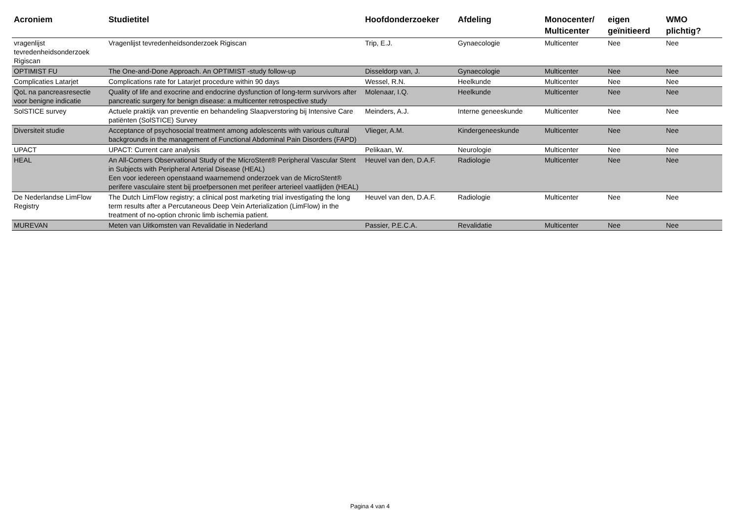| Acroniem | Studietitel | Hoofdonderzoeker | Afdeling | Monocenter/ Multicenter | eigen geïnitieerd | WMO plichtig? |
| --- | --- | --- | --- | --- | --- | --- |
| vragenlijst tevredenheidsonderzoek Rigiscan | Vragenlijst tevredenheidsonderzoek Rigiscan | Trip, E.J. | Gynaecologie | Multicenter | Nee | Nee |
| OPTIMIST FU | The One-and-Done Approach. An OPTIMIST -study follow-up | Disseldorp van, J. | Gynaecologie | Multicenter | Nee | Nee |
| Complicaties Latarjet | Complications rate for Latarjet procedure within 90 days | Wessel, R.N. | Heelkunde | Multicenter | Nee | Nee |
| QoL na pancreasresectie voor benigne indicatie | Quality of life and exocrine and endocrine dysfunction of long-term survivors after pancreatic surgery for benign disease: a multicenter retrospective study | Molenaar, I.Q. | Heelkunde | Multicenter | Nee | Nee |
| SolSTICE survey | Actuele praktijk van preventie en behandeling Slaapverstoring bij Intensive Care patiënten (SolSTICE) Survey | Meinders, A.J. | Interne geneeskunde | Multicenter | Nee | Nee |
| Diversiteit studie | Acceptance of psychosocial treatment among adolescents with various cultural backgrounds in the management of Functional Abdominal Pain Disorders (FAPD) | Vlieger, A.M. | Kindergeneeskunde | Multicenter | Nee | Nee |
| UPACT | UPACT: Current care analysis | Pelikaan, W. | Neurologie | Multicenter | Nee | Nee |
| HEAL | An All-Comers Observational Study of the MicroStent® Peripheral Vascular Stent in Subjects with Peripheral Arterial Disease (HEAL) Een voor iedereen openstaand waarnemend onderzoek van de MicroStent® perifere vasculaire stent bij proefpersonen met perifeer arterieel vaatlijden (HEAL) | Heuvel van den, D.A.F. | Radiologie | Multicenter | Nee | Nee |
| De Nederlandse LimFlow Registry | The Dutch LimFlow registry; a clinical post marketing trial investigating the long term results after a Percutaneous Deep Vein Arterialization (LimFlow) in the treatment of no-option chronic limb ischemia patient. | Heuvel van den, D.A.F. | Radiologie | Multicenter | Nee | Nee |
| MUREVAN | Meten van Uitkomsten van Revalidatie in Nederland | Passier, P.E.C.A. | Revalidatie | Multicenter | Nee | Nee |
Pagina 4 van 4